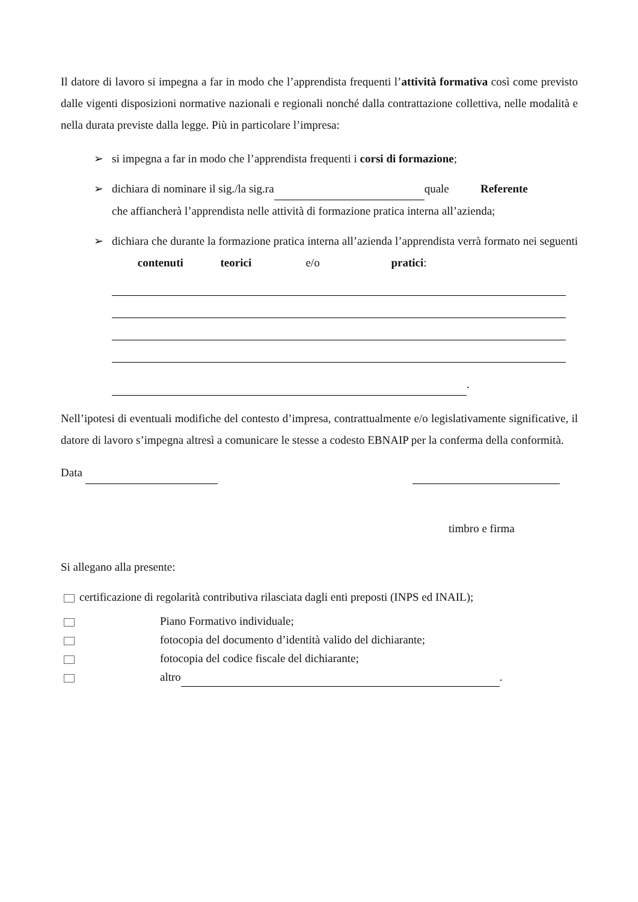Il datore di lavoro si impegna a far in modo che l’apprendista frequenti l’attività formativa così come previsto dalle vigenti disposizioni normative nazionali e regionali nonché dalla contrattazione collettiva, nelle modalità e nella durata previste dalla legge. Più in particolare l’impresa:
➢ si impegna a far in modo che l’apprendista frequenti i corsi di formazione;
➢ dichiara di nominare il sig./la sig.ra quale Referente
che affiancherà l’apprendista nelle attività di formazione pratica interna all’azienda;
➢ dichiara che durante la formazione pratica interna all’azienda l’apprendista verrà formato nei seguenti contenuti teorici e/o pratici:
.
Nell’ipotesi di eventuali modifiche del contesto d’impresa, contrattualmente e/o legislativamente significative, il datore di lavoro s’impegna altresì a comunicare le stesse a codesto EBNAIP per la conferma della conformità.
Data
timbro e firma
Si allegano alla presente:
certificazione di regolarità contributiva rilasciata dagli enti preposti (INPS ed INAIL);
Piano Formativo individuale;
fotocopia del documento d’identità valido del dichiarante;
fotocopia del codice fiscale del dichiarante;
altro .